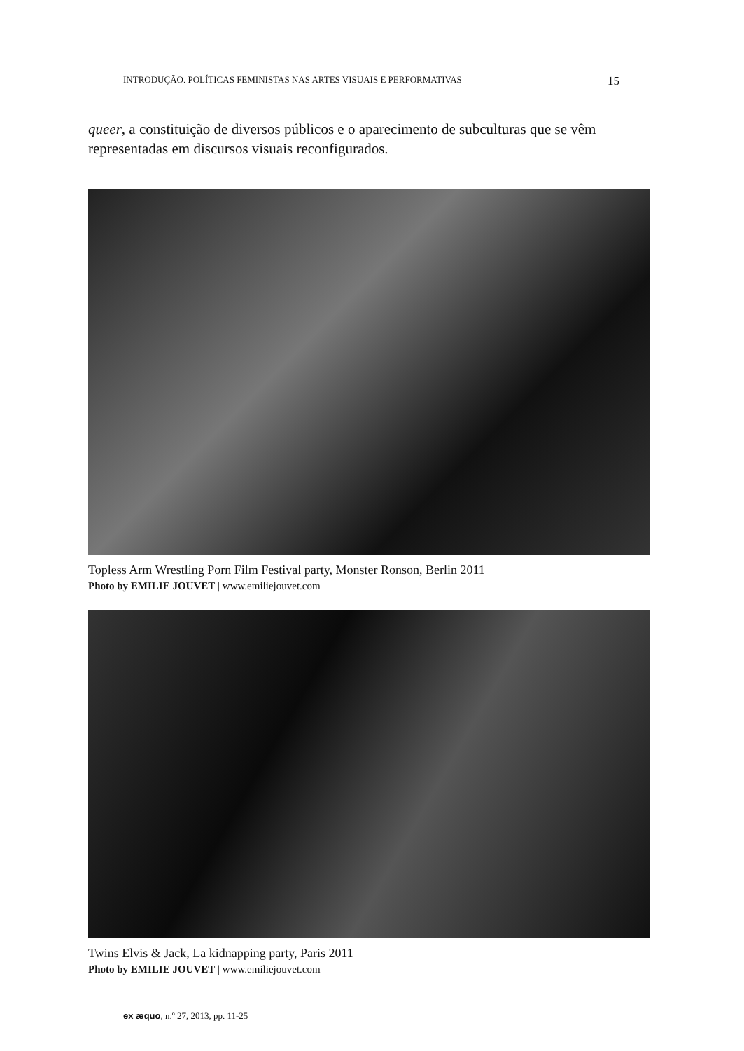INTRODUÇÃO. POLÍTICAS FEMINISTAS NAS ARTES VISUAIS E PERFORMATIVAS 15
queer, a constituição de diversos públicos e o aparecimento de subculturas que se vêm representadas em discursos visuais reconfigurados.
Topless Arm Wrestling Porn Film Festival party, Monster Ronson, Berlin 2011
Photo by EMILIE JOUVET | www.emiliejouvet.com
Twins Elvis & Jack, La kidnapping party, Paris 2011
Photo by EMILIE JOUVET | www.emiliejouvet.com
ex æquo, n.º 27, 2013, pp. 11-25